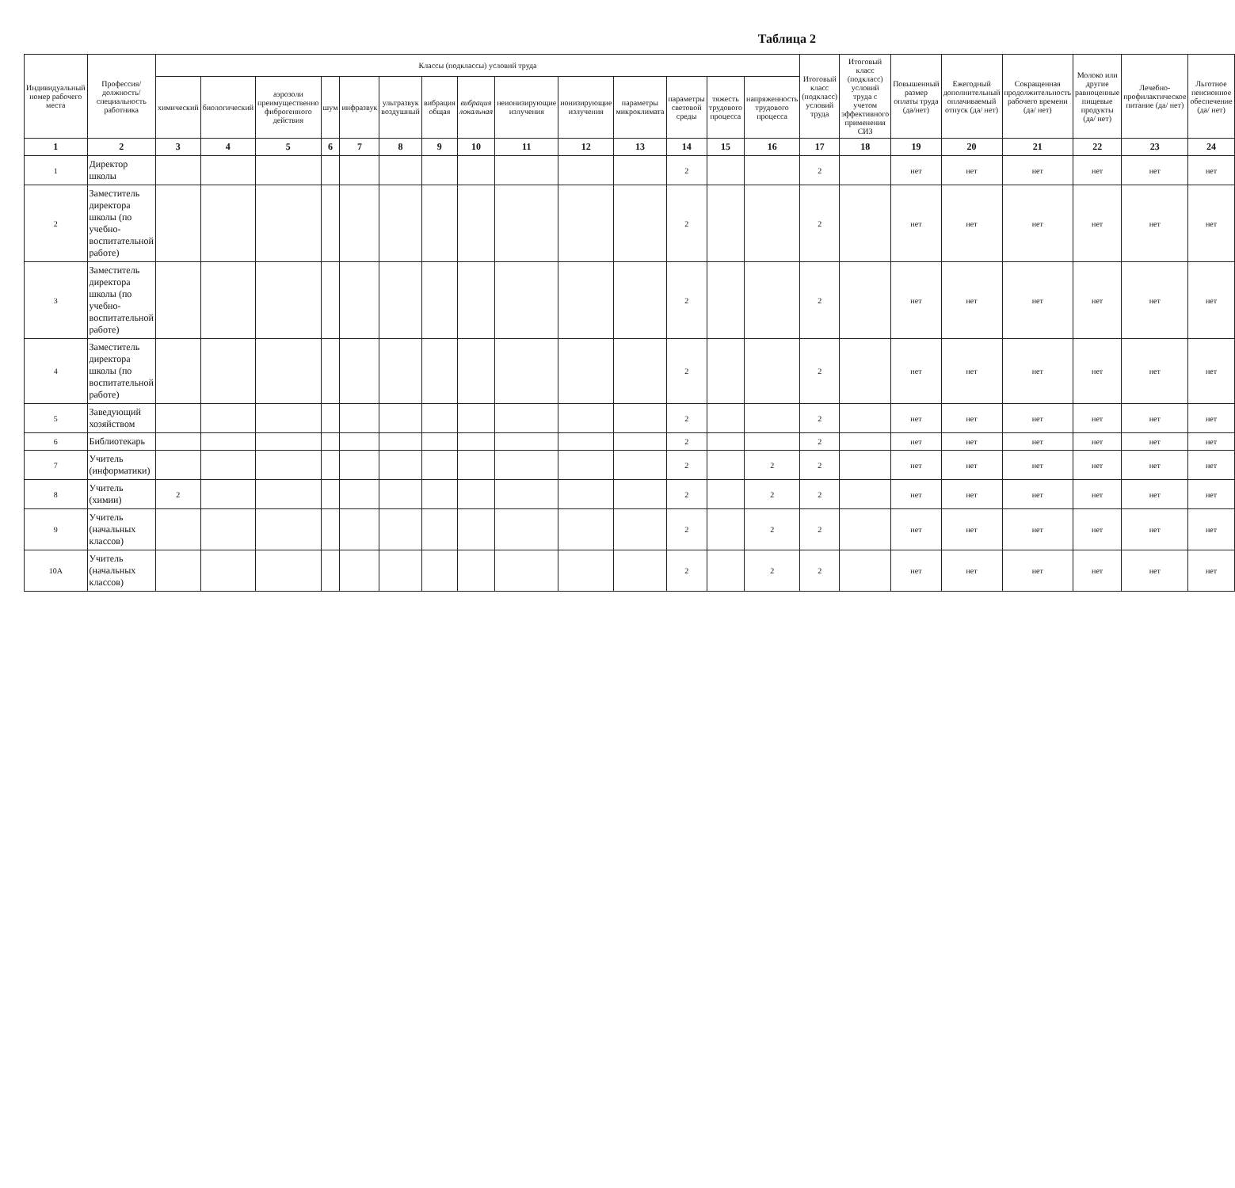Таблица 2
| Индивидуальный номер рабочего места | Профессия/должность/специальность работника | Классы (подклассы) условий труда | | | | | | | | | | | | | | Итоговый класс (подкласс) условий труда | Итоговый класс (подкласс) условий труда с учетом эффективного применения СИЗ | Повышенный размер оплаты труда (да/нет) | Ежегодный дополнительный оплачиваемый отпуск (да/ нет) | Сокращенная продолжительность рабочего времени (да/ нет) | Молоко или другие равноценные пищевые продукты (да/ нет) | Лечебно-профилактическое питание (да/ нет) | Льготное пенсионное обеспечение (да/ нет) |
| --- | --- | --- | --- | --- | --- | --- | --- | --- | --- | --- | --- | --- | --- | --- | --- | --- | --- | --- | --- | --- | --- | --- | --- |
| | | химический | биологический | аэрозоли преимущественно фиброгенного действия | шум | инфразвук | ультразвук воздушный | вибрация общая | вибрация локальная | неионизирующие излучения | ионизирующие излучения | параметры микроклимата | параметры световой среды | тяжесть трудового процесса | напряженность трудового процесса | | | | | | | | |
| 1 | 2 | 3 | 4 | 5 | 6 | 7 | 8 | 9 | 10 | 11 | 12 | 13 | 14 | 15 | 16 | 17 | 18 | 19 | 20 | 21 | 22 | 23 | 24 |
| 1 | Директор школы | | | | | | | | | | | | 2 | | | 2 | | нет | нет | нет | нет | нет | нет |
| 2 | Заместитель директора школы (по учебно-воспитательной работе) | | | | | | | | | | | | 2 | | | 2 | | нет | нет | нет | нет | нет | нет |
| 3 | Заместитель директора школы (по учебно-воспитательной работе) | | | | | | | | | | | | 2 | | | 2 | | нет | нет | нет | нет | нет | нет |
| 4 | Заместитель директора школы (по воспитательной работе) | | | | | | | | | | | | 2 | | | 2 | | нет | нет | нет | нет | нет | нет |
| 5 | Заведующий хозяйством | | | | | | | | | | | | 2 | | | 2 | | нет | нет | нет | нет | нет | нет |
| 6 | Библиотекарь | | | | | | | | | | | | 2 | | | 2 | | нет | нет | нет | нет | нет | нет |
| 7 | Учитель (информатики) | | | | | | | | | | | | 2 | | 2 | 2 | | нет | нет | нет | нет | нет | нет |
| 8 | Учитель (химии) | 2 | | | | | | | | | | | 2 | | 2 | 2 | | нет | нет | нет | нет | нет | нет |
| 9 | Учитель (начальных классов) | | | | | | | | | | | | 2 | | 2 | 2 | | нет | нет | нет | нет | нет | нет |
| 10А | Учитель (начальных классов) | | | | | | | | | | | | 2 | | 2 | 2 | | нет | нет | нет | нет | нет | нет |